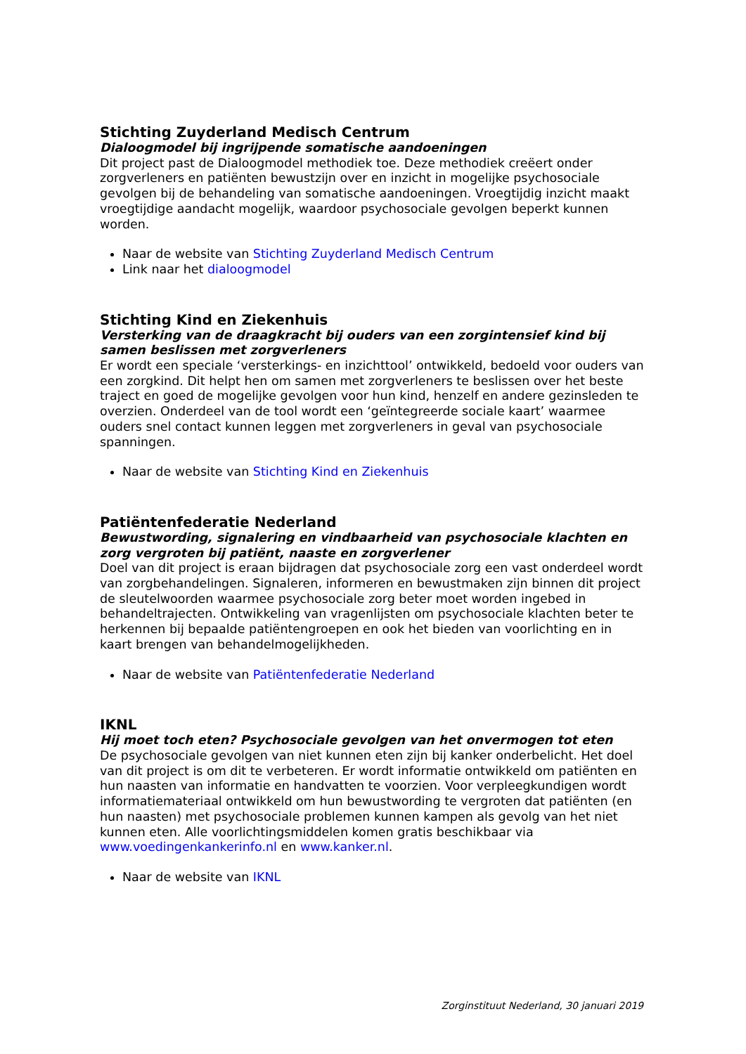Stichting Zuyderland Medisch Centrum
Dialoogmodel bij ingrijpende somatische aandoeningen
Dit project past de Dialoogmodel methodiek toe. Deze methodiek creëert onder zorgverleners en patiënten bewustzijn over en inzicht in mogelijke psychosociale gevolgen bij de behandeling van somatische aandoeningen. Vroegtijdig inzicht maakt vroegtijdige aandacht mogelijk, waardoor psychosociale gevolgen beperkt kunnen worden.
Naar de website van Stichting Zuyderland Medisch Centrum
Link naar het dialoogmodel
Stichting Kind en Ziekenhuis
Versterking van de draagkracht bij ouders van een zorgintensief kind bij samen beslissen met zorgverleners
Er wordt een speciale ‘versterkings- en inzichttool’ ontwikkeld, bedoeld voor ouders van een zorgkind. Dit helpt hen om samen met zorgverleners te beslissen over het beste traject en goed de mogelijke gevolgen voor hun kind, henzelf en andere gezinsleden te overzien. Onderdeel van de tool wordt een ‘geïntegreerde sociale kaart’ waarmee ouders snel contact kunnen leggen met zorgverleners in geval van psychosociale spanningen.
Naar de website van Stichting Kind en Ziekenhuis
Patiëntenfederatie Nederland
Bewustwording, signalering en vindbaarheid van psychosociale klachten en zorg vergroten bij patiënt, naaste en zorgverlener
Doel van dit project is eraan bijdragen dat psychosociale zorg een vast onderdeel wordt van zorgbehandelingen. Signaleren, informeren en bewustmaken zijn binnen dit project de sleutelwoorden waarmee psychosociale zorg beter moet worden ingebed in behandeltrajecten. Ontwikkeling van vragenlijsten om psychosociale klachten beter te herkennen bij bepaalde patiëntengroepen en ook het bieden van voorlichting en in kaart brengen van behandelmogelijkheden.
Naar de website van Patiëntenfederatie Nederland
IKNL
Hij moet toch eten? Psychosociale gevolgen van het onvermogen tot eten
De psychosociale gevolgen van niet kunnen eten zijn bij kanker onderbelicht. Het doel van dit project is om dit te verbeteren. Er wordt informatie ontwikkeld om patiënten en hun naasten van informatie en handvatten te voorzien. Voor verpleegkundigen wordt informatiemateriaal ontwikkeld om hun bewustwording te vergroten dat patiënten (en hun naasten) met psychosociale problemen kunnen kampen als gevolg van het niet kunnen eten. Alle voorlichtingsmiddelen komen gratis beschikbaar via www.voedingenkankerinfo.nl en www.kanker.nl.
Naar de website van IKNL
Zorginstituut Nederland, 30 januari 2019